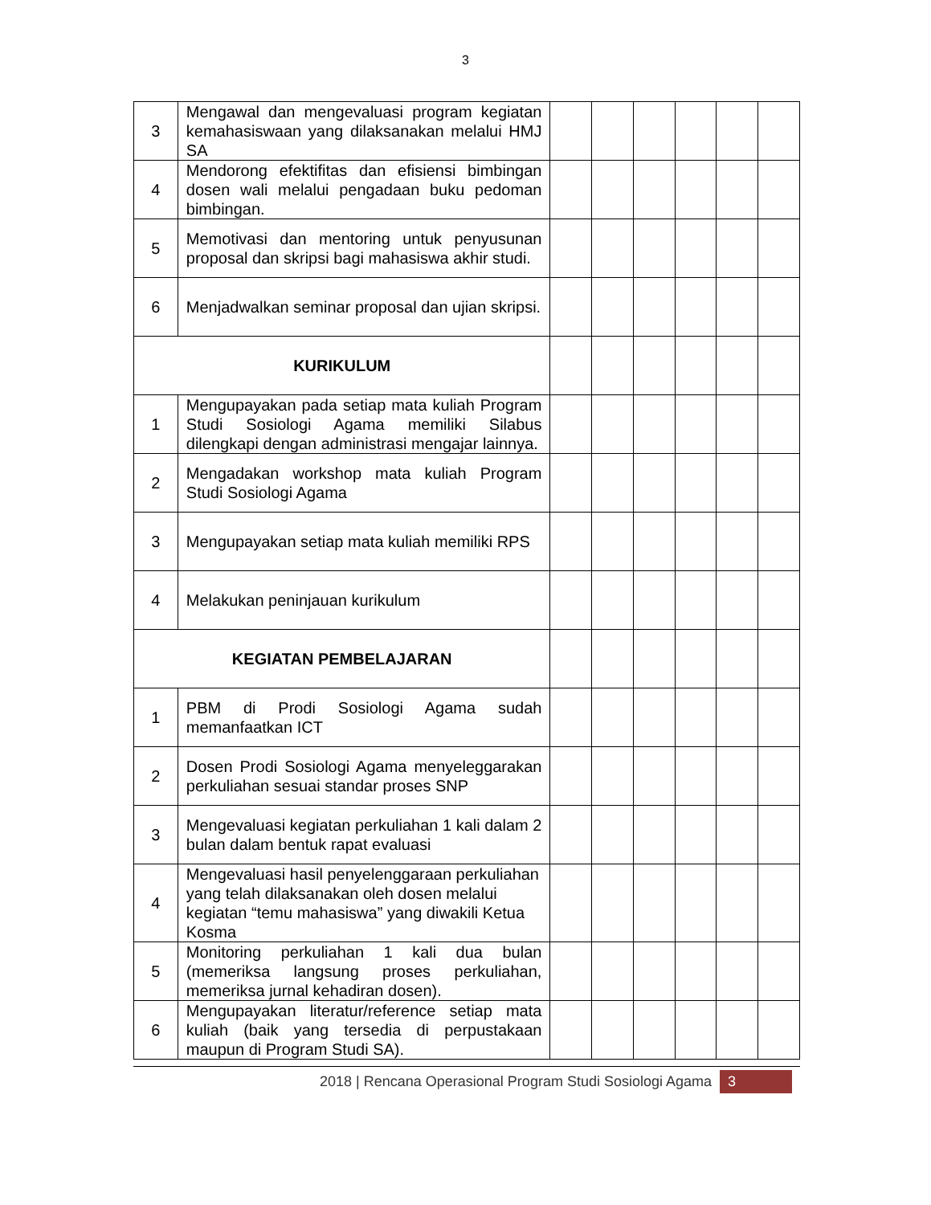3
| 3 | Mengawal dan mengevaluasi program kegiatan kemahasiswaan yang dilaksanakan melalui HMJ SA | | | | | | |
| 4 | Mendorong efektifitas dan efisiensi bimbingan dosen wali melalui pengadaan buku pedoman bimbingan. | | | | | | |
| 5 | Memotivasi dan mentoring untuk penyusunan proposal dan skripsi bagi mahasiswa akhir studi. | | | | | | |
| 6 | Menjadwalkan seminar proposal dan ujian skripsi. | | | | | | |
| KURIKULUM | | | | | | | |
| 1 | Mengupayakan pada setiap mata kuliah Program Studi Sosiologi Agama memiliki Silabus dilengkapi dengan administrasi mengajar lainnya. | | | | | | |
| 2 | Mengadakan workshop mata kuliah Program Studi Sosiologi Agama | | | | | | |
| 3 | Mengupayakan setiap mata kuliah memiliki RPS | | | | | | |
| 4 | Melakukan peninjauan kurikulum | | | | | | |
| KEGIATAN PEMBELAJARAN | | | | | | | |
| 1 | PBM di Prodi Sosiologi Agama sudah memanfaatkan ICT | | | | | | |
| 2 | Dosen Prodi Sosiologi Agama menyeleggarakan perkuliahan sesuai standar proses SNP | | | | | | |
| 3 | Mengevaluasi kegiatan perkuliahan 1 kali dalam 2 bulan dalam bentuk rapat evaluasi | | | | | | |
| 4 | Mengevaluasi hasil penyelenggaraan perkuliahan yang telah dilaksanakan oleh dosen melalui kegiatan “temu mahasiswa” yang diwakili Ketua Kosma | | | | | | |
| 5 | Monitoring perkuliahan 1 kali dua bulan (memeriksa langsung proses perkuliahan, memeriksa jurnal kehadiran dosen). | | | | | | |
| 6 | Mengupayakan literatur/reference setiap mata kuliah (baik yang tersedia di perpustakaan maupun di Program Studi SA). | | | | | | |
2018 | Rencana Operasional Program Studi Sosiologi Agama 3